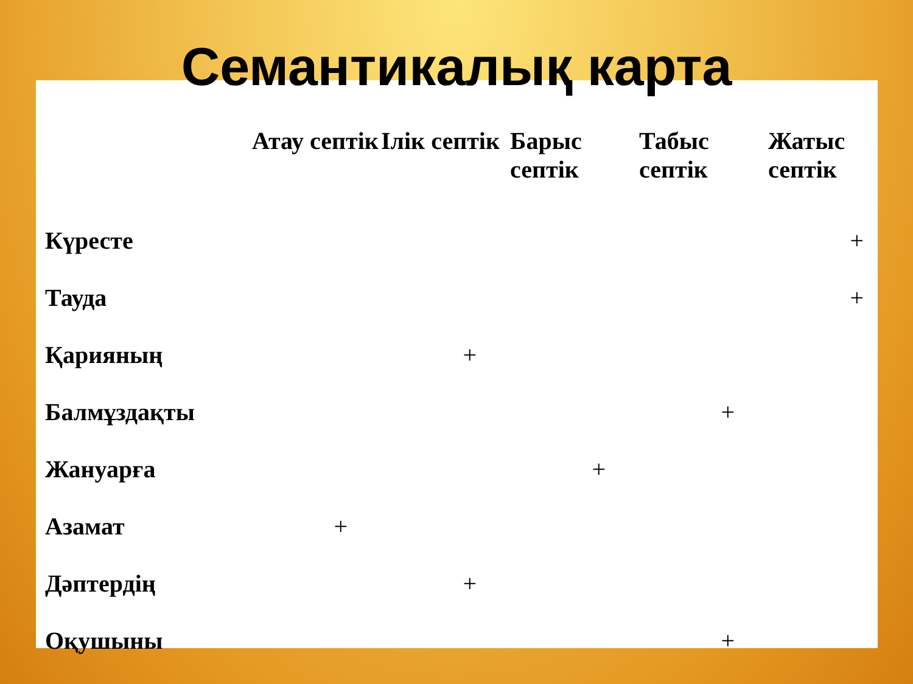Семантикалық карта
| | Атау септік | Ілік септік | Барыс септік | Табыс септік | Жатыс септік |
| --- | --- | --- | --- | --- | --- |
| Күресте | | | | | + |
| Тауда | | | | | + |
| Қарияның | | + | | | |
| Балмұздақты | | | | + | |
| Жануарға | | | + | | |
| Азамат | + | | | | |
| Дәптердің | | + | | | |
| Оқушыны | | | | + | |